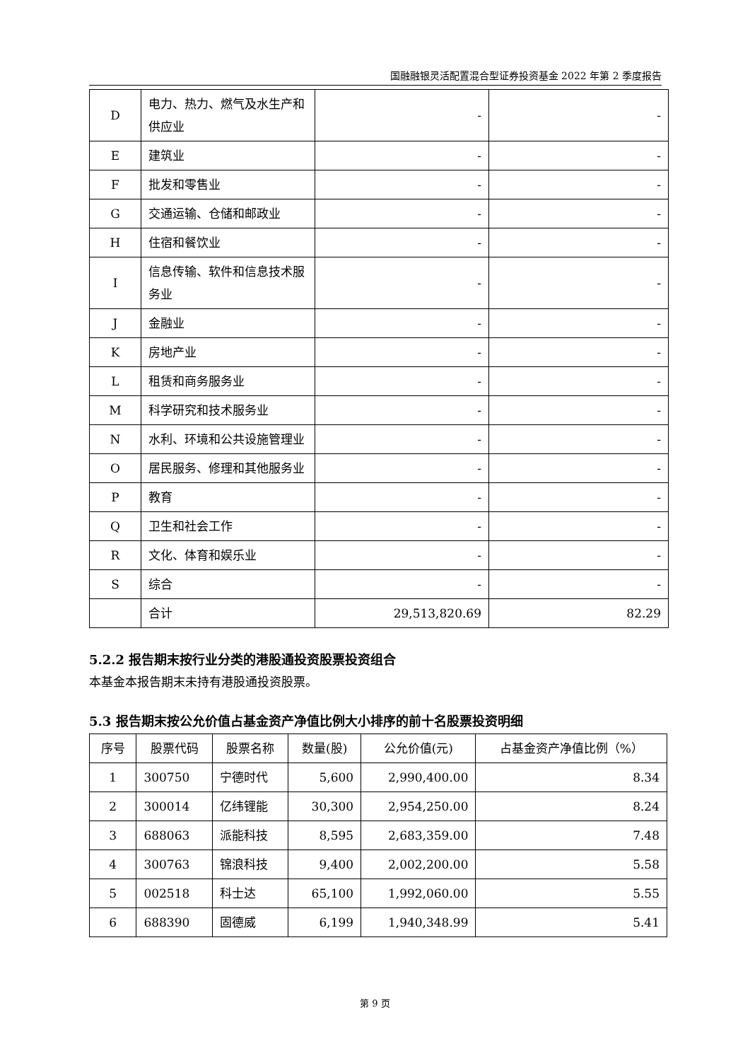国融融银灵活配置混合型证券投资基金 2022 年第 2 季度报告
| D | 电力、热力、燃气及水生产和供应业 | - | - |
| E | 建筑业 | - | - |
| F | 批发和零售业 | - | - |
| G | 交通运输、仓储和邮政业 | - | - |
| H | 住宿和餐饮业 | - | - |
| I | 信息传输、软件和信息技术服务业 | - | - |
| J | 金融业 | - | - |
| K | 房地产业 | - | - |
| L | 租赁和商务服务业 | - | - |
| M | 科学研究和技术服务业 | - | - |
| N | 水利、环境和公共设施管理业 | - | - |
| O | 居民服务、修理和其他服务业 | - | - |
| P | 教育 | - | - |
| Q | 卫生和社会工作 | - | - |
| R | 文化、体育和娱乐业 | - | - |
| S | 综合 | - | - |
| | 合计 | 29,513,820.69 | 82.29 |
5.2.2 报告期末按行业分类的港股通投资股票投资组合
本基金本报告期末未持有港股通投资股票。
5.3 报告期末按公允价值占基金资产净值比例大小排序的前十名股票投资明细
| 序号 | 股票代码 | 股票名称 | 数量(股) | 公允价值(元) | 占基金资产净值比例（%） |
| --- | --- | --- | --- | --- | --- |
| 1 | 300750 | 宁德时代 | 5,600 | 2,990,400.00 | 8.34 |
| 2 | 300014 | 亿纬锂能 | 30,300 | 2,954,250.00 | 8.24 |
| 3 | 688063 | 派能科技 | 8,595 | 2,683,359.00 | 7.48 |
| 4 | 300763 | 锦浪科技 | 9,400 | 2,002,200.00 | 5.58 |
| 5 | 002518 | 科士达 | 65,100 | 1,992,060.00 | 5.55 |
| 6 | 688390 | 固德威 | 6,199 | 1,940,348.99 | 5.41 |
第 9 页